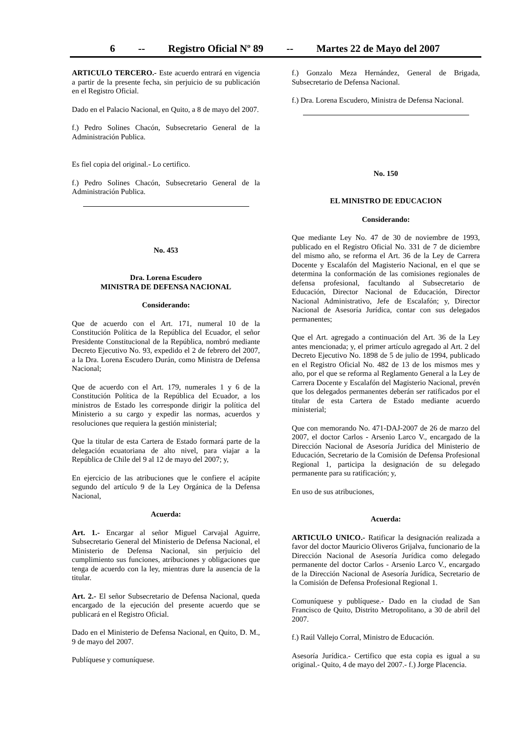6 -- Registro Oficial Nº 89 -- Martes 22 de Mayo del 2007
ARTICULO TERCERO.- Este acuerdo entrará en vigencia a partir de la presente fecha, sin perjuicio de su publicación en el Registro Oficial.
Dado en el Palacio Nacional, en Quito, a 8 de mayo del 2007.
f.) Pedro Solines Chacón, Subsecretario General de la Administración Publica.
Es fiel copia del original.- Lo certifico.
f.) Pedro Solines Chacón, Subsecretario General de la Administración Publica.
No. 453
Dra. Lorena Escudero
MINISTRA DE DEFENSA NACIONAL
Considerando:
Que de acuerdo con el Art. 171, numeral 10 de la Constitución Política de la República del Ecuador, el señor Presidente Constitucional de la República, nombró mediante Decreto Ejecutivo No. 93, expedido el 2 de febrero del 2007, a la Dra. Lorena Escudero Durán, como Ministra de Defensa Nacional;
Que de acuerdo con el Art. 179, numerales 1 y 6 de la Constitución Política de la República del Ecuador, a los ministros de Estado les corresponde dirigir la política del Ministerio a su cargo y expedir las normas, acuerdos y resoluciones que requiera la gestión ministerial;
Que la titular de esta Cartera de Estado formará parte de la delegación ecuatoriana de alto nivel, para viajar a la República de Chile del 9 al 12 de mayo del 2007; y,
En ejercicio de las atribuciones que le confiere el acápite segundo del artículo 9 de la Ley Orgánica de la Defensa Nacional,
Acuerda:
Art. 1.- Encargar al señor Miguel Carvajal Aguirre, Subsecretario General del Ministerio de Defensa Nacional, el Ministerio de Defensa Nacional, sin perjuicio del cumplimiento sus funciones, atribuciones y obligaciones que tenga de acuerdo con la ley, mientras dure la ausencia de la titular.
Art. 2.- El señor Subsecretario de Defensa Nacional, queda encargado de la ejecución del presente acuerdo que se publicará en el Registro Oficial.
Dado en el Ministerio de Defensa Nacional, en Quito, D. M., 9 de mayo del 2007.
Publíquese y comuníquese.
f.) Gonzalo Meza Hernández, General de Brigada, Subsecretario de Defensa Nacional.
f.) Dra. Lorena Escudero, Ministra de Defensa Nacional.
No. 150
EL MINISTRO DE EDUCACION
Considerando:
Que mediante Ley No. 47 de 30 de noviembre de 1993, publicado en el Registro Oficial No. 331 de 7 de diciembre del mismo año, se reforma el Art. 36 de la Ley de Carrera Docente y Escalafón del Magisterio Nacional, en el que se determina la conformación de las comisiones regionales de defensa profesional, facultando al Subsecretario de Educación, Director Nacional de Educación, Director Nacional Administrativo, Jefe de Escalafón; y, Director Nacional de Asesoría Jurídica, contar con sus delegados permanentes;
Que el Art. agregado a continuación del Art. 36 de la Ley antes mencionada; y, el primer artículo agregado al Art. 2 del Decreto Ejecutivo No. 1898 de 5 de julio de 1994, publicado en el Registro Oficial No. 482 de 13 de los mismos mes y año, por el que se reforma al Reglamento General a la Ley de Carrera Docente y Escalafón del Magisterio Nacional, prevén que los delegados permanentes deberán ser ratificados por el titular de esta Cartera de Estado mediante acuerdo ministerial;
Que con memorando No. 471-DAJ-2007 de 26 de marzo del 2007, el doctor Carlos - Arsenio Larco V., encargado de la Dirección Nacional de Asesoría Jurídica del Ministerio de Educación, Secretario de la Comisión de Defensa Profesional Regional 1, participa la designación de su delegado permanente para su ratificación; y,
En uso de sus atribuciones,
Acuerda:
ARTICULO UNICO.- Ratificar la designación realizada a favor del doctor Mauricio Oliveros Grijalva, funcionario de la Dirección Nacional de Asesoría Jurídica como delegado permanente del doctor Carlos - Arsenio Larco V., encargado de la Dirección Nacional de Asesoría Jurídica, Secretario de la Comisión de Defensa Profesional Regional 1.
Comuníquese y publíquese.- Dado en la ciudad de San Francisco de Quito, Distrito Metropolitano, a 30 de abril del 2007.
f.) Raúl Vallejo Corral, Ministro de Educación.
Asesoría Jurídica.- Certifico que esta copia es igual a su original.- Quito, 4 de mayo del 2007.- f.) Jorge Placencia.